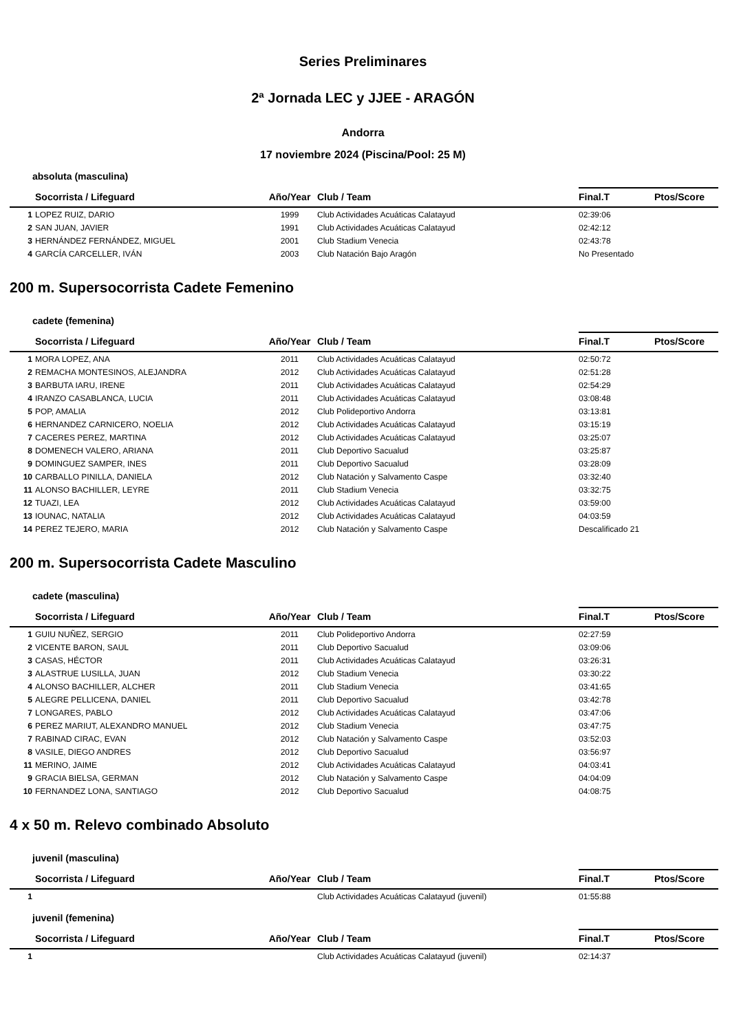Series Preliminares
2ª Jornada LEC y JJEE - ARAGÓN
Andorra
17 noviembre 2024 (Piscina/Pool: 25 M)
absoluta (masculina)
| | Socorrista / Lifeguard | Año/Year | Club / Team | Final.T | Ptos/Score |
| --- | --- | --- | --- | --- | --- |
| 1 | LOPEZ RUIZ, DARIO | 1999 | Club Actividades Acuáticas Calatayud | 02:39:06 | |
| 2 | SAN JUAN, JAVIER | 1991 | Club Actividades Acuáticas Calatayud | 02:42:12 | |
| 3 | HERNÁNDEZ FERNÁNDEZ, MIGUEL | 2001 | Club Stadium Venecia | 02:43:78 | |
| 4 | GARCÍA CARCELLER, IVÁN | 2003 | Club Natación Bajo Aragón | No Presentado | |
200 m. Supersocorrista Cadete Femenino
cadete (femenina)
| | Socorrista / Lifeguard | Año/Year | Club / Team | Final.T | Ptos/Score |
| --- | --- | --- | --- | --- | --- |
| 1 | MORA LOPEZ, ANA | 2011 | Club Actividades Acuáticas Calatayud | 02:50:72 | |
| 2 | REMACHA MONTESINOS, ALEJANDRA | 2012 | Club Actividades Acuáticas Calatayud | 02:51:28 | |
| 3 | BARBUTA IARU, IRENE | 2011 | Club Actividades Acuáticas Calatayud | 02:54:29 | |
| 4 | IRANZO CASABLANCA, LUCIA | 2011 | Club Actividades Acuáticas Calatayud | 03:08:48 | |
| 5 | POP, AMALIA | 2012 | Club Polideportivo Andorra | 03:13:81 | |
| 6 | HERNANDEZ CARNICERO, NOELIA | 2012 | Club Actividades Acuáticas Calatayud | 03:15:19 | |
| 7 | CACERES PEREZ, MARTINA | 2012 | Club Actividades Acuáticas Calatayud | 03:25:07 | |
| 8 | DOMENECH VALERO, ARIANA | 2011 | Club Deportivo Sacualud | 03:25:87 | |
| 9 | DOMINGUEZ SAMPER, INES | 2011 | Club Deportivo Sacualud | 03:28:09 | |
| 10 | CARBALLO PINILLA, DANIELA | 2012 | Club Natación y Salvamento Caspe | 03:32:40 | |
| 11 | ALONSO BACHILLER, LEYRE | 2011 | Club Stadium Venecia | 03:32:75 | |
| 12 | TUAZI, LEA | 2012 | Club Actividades Acuáticas Calatayud | 03:59:00 | |
| 13 | IOUNAC, NATALIA | 2012 | Club Actividades Acuáticas Calatayud | 04:03:59 | |
| 14 | PEREZ TEJERO, MARIA | 2012 | Club Natación y Salvamento Caspe | Descalificado 21 | |
200 m. Supersocorrista Cadete Masculino
cadete (masculina)
| | Socorrista / Lifeguard | Año/Year | Club / Team | Final.T | Ptos/Score |
| --- | --- | --- | --- | --- | --- |
| 1 | GUIU NUÑEZ, SERGIO | 2011 | Club Polideportivo Andorra | 02:27:59 | |
| 2 | VICENTE BARON, SAUL | 2011 | Club Deportivo Sacualud | 03:09:06 | |
| 3 | CASAS, HÉCTOR | 2011 | Club Actividades Acuáticas Calatayud | 03:26:31 | |
| 3 | ALASTRUE LUSILLA, JUAN | 2012 | Club Stadium Venecia | 03:30:22 | |
| 4 | ALONSO BACHILLER, ALCHER | 2011 | Club Stadium Venecia | 03:41:65 | |
| 5 | ALEGRE PELLICENA, DANIEL | 2011 | Club Deportivo Sacualud | 03:42:78 | |
| 7 | LONGARES, PABLO | 2012 | Club Actividades Acuáticas Calatayud | 03:47:06 | |
| 6 | PEREZ MARIUT, ALEXANDRO MANUEL | 2012 | Club Stadium Venecia | 03:47:75 | |
| 7 | RABINAD CIRAC, EVAN | 2012 | Club Natación y Salvamento Caspe | 03:52:03 | |
| 8 | VASILE, DIEGO ANDRES | 2012 | Club Deportivo Sacualud | 03:56:97 | |
| 11 | MERINO, JAIME | 2012 | Club Actividades Acuáticas Calatayud | 04:03:41 | |
| 9 | GRACIA BIELSA, GERMAN | 2012 | Club Natación y Salvamento Caspe | 04:04:09 | |
| 10 | FERNANDEZ LONA, SANTIAGO | 2012 | Club Deportivo Sacualud | 04:08:75 | |
4 x 50 m. Relevo combinado Absoluto
juvenil (masculina)
| | Socorrista / Lifeguard | Año/Year | Club / Team | Final.T | Ptos/Score |
| --- | --- | --- | --- | --- | --- |
| 1 | | | Club Actividades Acuáticas Calatayud (juvenil) | 01:55:88 | |
juvenil (femenina)
| | Socorrista / Lifeguard | Año/Year | Club / Team | Final.T | Ptos/Score |
| --- | --- | --- | --- | --- | --- |
| 1 | | | Club Actividades Acuáticas Calatayud (juvenil) | 02:14:37 | |